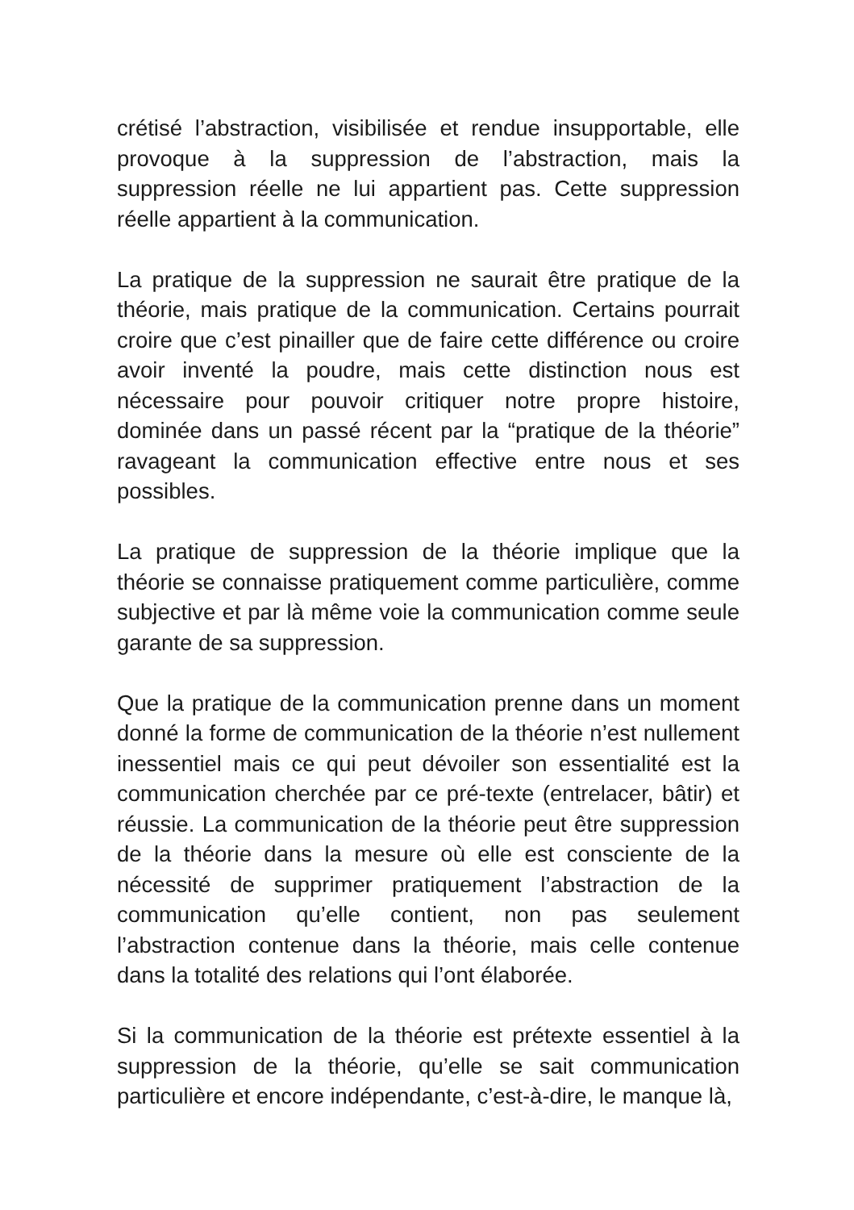crétisé l’abstraction, visibilisée et rendue insupportable, elle provoque à la suppression de l’abstraction, mais la suppression réelle ne lui appartient pas. Cette suppression réelle appartient à la communication.
La pratique de la suppression ne saurait être pratique de la théorie, mais pratique de la communication. Certains pourrait croire que c’est pinailler que de faire cette différence ou croire avoir inventé la poudre, mais cette distinction nous est nécessaire pour pouvoir critiquer notre propre histoire, dominée dans un passé récent par la “pratique de la théorie” ravageant la communication effective entre nous et ses possibles.
La pratique de suppression de la théorie implique que la théorie se connaisse pratiquement comme particulière, comme subjective et par là même voie la communication comme seule garante de sa suppression.
Que la pratique de la communication prenne dans un moment donné la forme de communication de la théorie n’est nullement inessentiel mais ce qui peut dévoiler son essentialité est la communication cherchée par ce pré-texte (entrelacer, bâtir) et réussie. La communication de la théorie peut être suppression de la théorie dans la mesure où elle est consciente de la nécessité de supprimer pratiquement l’abstraction de la communication qu’elle contient, non pas seulement l’abstraction contenue dans la théorie, mais celle contenue dans la totalité des relations qui l’ont élaborée.
Si la communication de la théorie est prétexte essentiel à la suppression de la théorie, qu’elle se sait communication particulière et encore indépendante, c’est-à-dire, le manque là,